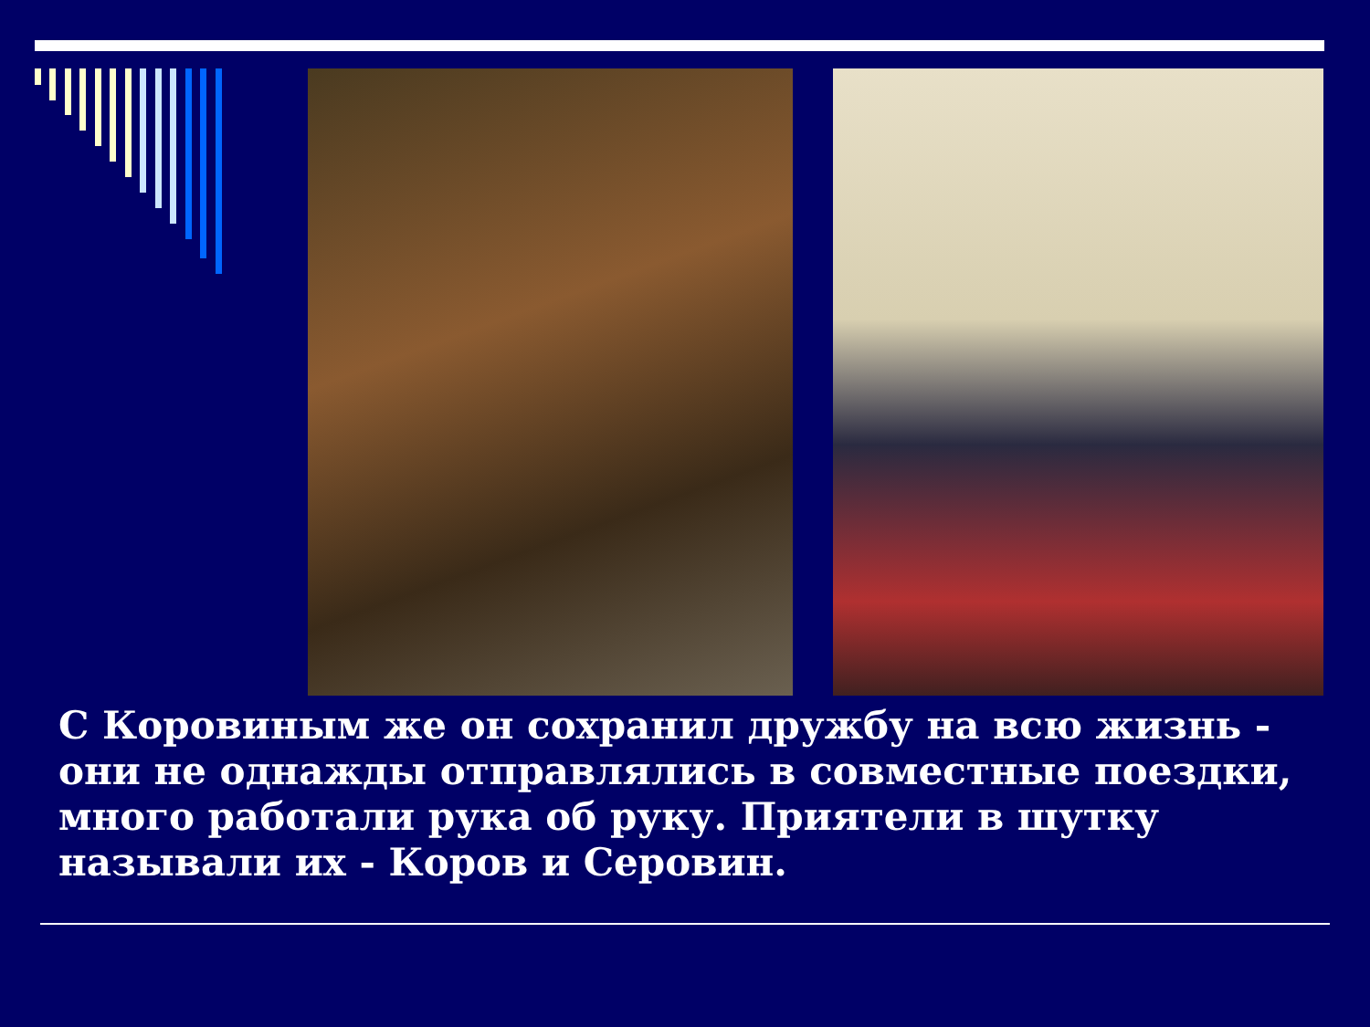С Коровиным же он сохранил дружбу на всю жизнь - они не однажды отправлялись в совместные поездки, много работали рука об руку. Приятели в шутку называли их - Коров и Серовин.